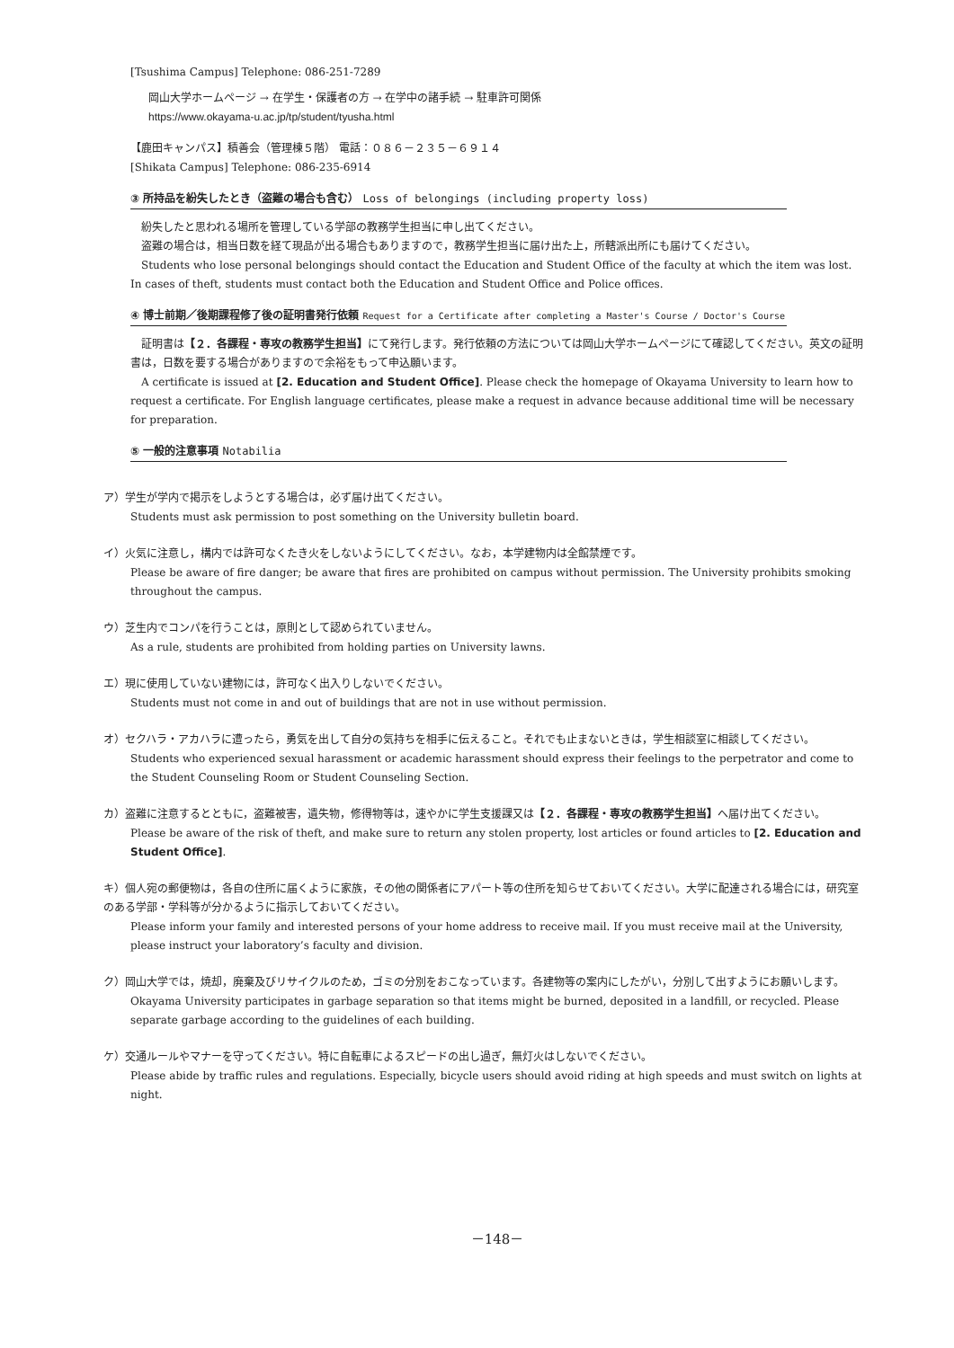[Tsushima Campus] Telephone: 086-251-7289
岡山大学ホームページ → 在学生・保護者の方 → 在学中の諸手続 → 駐車許可関係
https://www.okayama-u.ac.jp/tp/student/tyusha.html
【鹿田キャンパス】積善会（管理棟５階） 電話：０８６－２３５－６９１４
[Shikata Campus] Telephone: 086-235-6914
③ 所持品を紛失したとき（盗難の場合も含む） Loss of belongings (including property loss)
　紛失したと思われる場所を管理している学部の教務学生担当に申し出てください。
　盗難の場合は，相当日数を経て現品が出る場合もありますので，教務学生担当に届け出た上，所轄派出所にも届けてください。
　Students who lose personal belongings should contact the Education and Student Office of the faculty at which the item was lost. In cases of theft, students must contact both the Education and Student Office and Police offices.
④ 博士前期／後期課程修了後の証明書発行依頼 Request for a Certificate after completing a Master's Course / Doctor's Course
　証明書は【２．各課程・専攻の教務学生担当】にて発行します。発行依頼の方法については岡山大学ホームページにて確認してください。英文の証明書は，日数を要する場合がありますので余裕をもって申込願います。
　A certificate is issued at [2. Education and Student Office]. Please check the homepage of Okayama University to learn how to request a certificate. For English language certificates, please make a request in advance because additional time will be necessary for preparation.
⑤ 一般的注意事項 Notabilia
ア）学生が学内で掲示をしようとする場合は，必ず届け出てください。
Students must ask permission to post something on the University bulletin board.
イ）火気に注意し，構内では許可なくたき火をしないようにしてください。なお，本学建物内は全館禁煙です。
Please be aware of fire danger; be aware that fires are prohibited on campus without permission. The University prohibits smoking throughout the campus.
ウ）芝生内でコンパを行うことは，原則として認められていません。
As a rule, students are prohibited from holding parties on University lawns.
エ）現に使用していない建物には，許可なく出入りしないでください。
Students must not come in and out of buildings that are not in use without permission.
オ）セクハラ・アカハラに遭ったら，勇気を出して自分の気持ちを相手に伝えること。それでも止まないときは，学生相談室に相談してください。
Students who experienced sexual harassment or academic harassment should express their feelings to the perpetrator and come to the Student Counseling Room or Student Counseling Section.
カ）盗難に注意するとともに，盗難被害，遺失物，修得物等は，速やかに学生支援課又は【２．各課程・専攻の教務学生担当】へ届け出てください。
Please be aware of the risk of theft, and make sure to return any stolen property, lost articles or found articles to [2. Education and Student Office].
キ）個人宛の郵便物は，各自の住所に届くように家族，その他の関係者にアパート等の住所を知らせておいてください。大学に配達される場合には，研究室のある学部・学科等が分かるように指示しておいてください。
Please inform your family and interested persons of your home address to receive mail. If you must receive mail at the University, please instruct your laboratory’s faculty and division.
ク）岡山大学では，焼却，廃棄及びリサイクルのため，ゴミの分別をおこなっています。各建物等の案内にしたがい，分別して出すようにお願いします。
Okayama University participates in garbage separation so that items might be burned, deposited in a landfill, or recycled. Please separate garbage according to the guidelines of each building.
ケ）交通ルールやマナーを守ってください。特に自転車によるスピードの出し過ぎ，無灯火はしないでください。
Please abide by traffic rules and regulations. Especially, bicycle users should avoid riding at high speeds and must switch on lights at night.
－148－